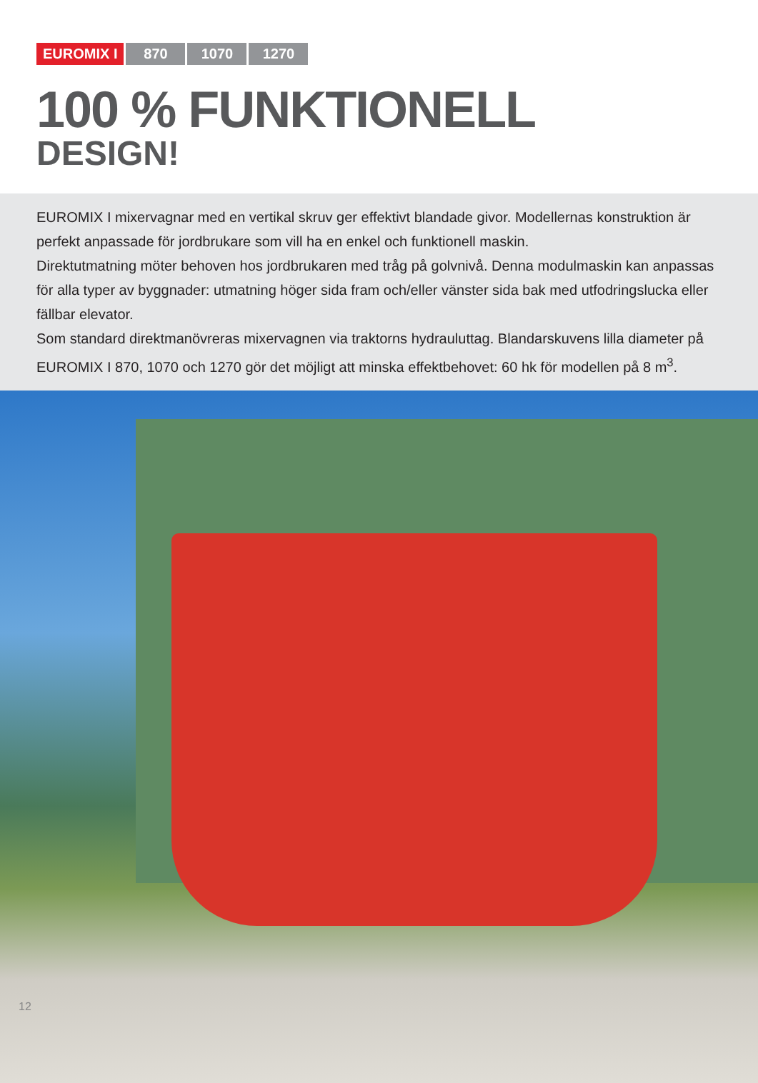EUROMIX I 870 1070 1270
100 % FUNKTIONELL
DESIGN!
EUROMIX I mixervagnar med en vertikal skruv ger effektivt blandade givor. Modellernas konstruktion är perfekt anpassade för jordbrukare som vill ha en enkel och funktionell maskin.
Direktutmatning möter behoven hos jordbrukaren med tråg på golvnivå. Denna modulmaskin kan anpassas för alla typer av byggnader: utmatning höger sida fram och/eller vänster sida bak med utfodringslucka eller fällbar elevator.
Som standard direktmanövreras mixervagnen via traktorns hydrauluttag. Blandarskuvens lilla diameter på EUROMIX I 870, 1070 och 1270 gör det möjligt att minska effektbehovet: 60 hk för modellen på 8 m<sup>3</sup>.
12